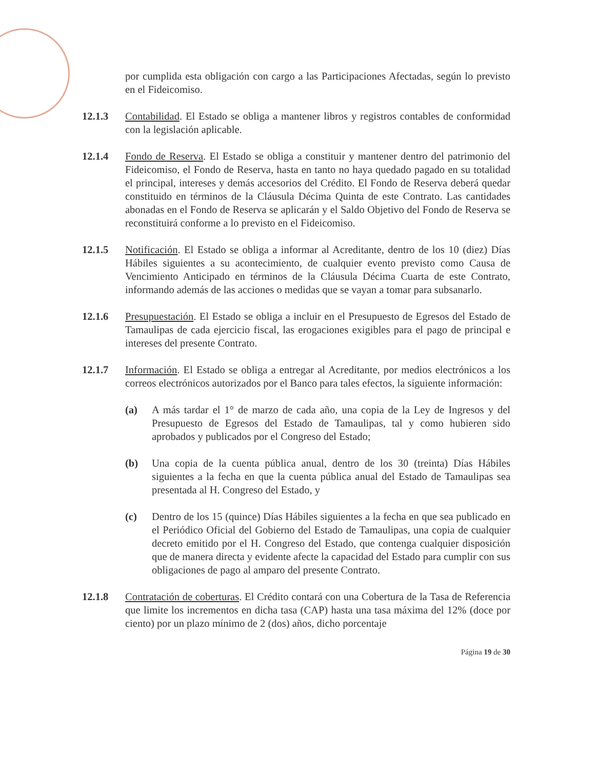por cumplida esta obligación con cargo a las Participaciones Afectadas, según lo previsto en el Fideicomiso.
12.1.3 Contabilidad. El Estado se obliga a mantener libros y registros contables de conformidad con la legislación aplicable.
12.1.4 Fondo de Reserva. El Estado se obliga a constituir y mantener dentro del patrimonio del Fideicomiso, el Fondo de Reserva, hasta en tanto no haya quedado pagado en su totalidad el principal, intereses y demás accesorios del Crédito. El Fondo de Reserva deberá quedar constituido en términos de la Cláusula Décima Quinta de este Contrato. Las cantidades abonadas en el Fondo de Reserva se aplicarán y el Saldo Objetivo del Fondo de Reserva se reconstituirá conforme a lo previsto en el Fideicomiso.
12.1.5 Notificación. El Estado se obliga a informar al Acreditante, dentro de los 10 (diez) Días Hábiles siguientes a su acontecimiento, de cualquier evento previsto como Causa de Vencimiento Anticipado en términos de la Cláusula Décima Cuarta de este Contrato, informando además de las acciones o medidas que se vayan a tomar para subsanarlo.
12.1.6 Presupuestación. El Estado se obliga a incluir en el Presupuesto de Egresos del Estado de Tamaulipas de cada ejercicio fiscal, las erogaciones exigibles para el pago de principal e intereses del presente Contrato.
12.1.7 Información. El Estado se obliga a entregar al Acreditante, por medios electrónicos a los correos electrónicos autorizados por el Banco para tales efectos, la siguiente información:
(a) A más tardar el 1° de marzo de cada año, una copia de la Ley de Ingresos y del Presupuesto de Egresos del Estado de Tamaulipas, tal y como hubieren sido aprobados y publicados por el Congreso del Estado;
(b) Una copia de la cuenta pública anual, dentro de los 30 (treinta) Días Hábiles siguientes a la fecha en que la cuenta pública anual del Estado de Tamaulipas sea presentada al H. Congreso del Estado, y
(c) Dentro de los 15 (quince) Días Hábiles siguientes a la fecha en que sea publicado en el Periódico Oficial del Gobierno del Estado de Tamaulipas, una copia de cualquier decreto emitido por el H. Congreso del Estado, que contenga cualquier disposición que de manera directa y evidente afecte la capacidad del Estado para cumplir con sus obligaciones de pago al amparo del presente Contrato.
12.1.8 Contratación de coberturas. El Crédito contará con una Cobertura de la Tasa de Referencia que limite los incrementos en dicha tasa (CAP) hasta una tasa máxima del 12% (doce por ciento) por un plazo mínimo de 2 (dos) años, dicho porcentaje
Página 19 de 30